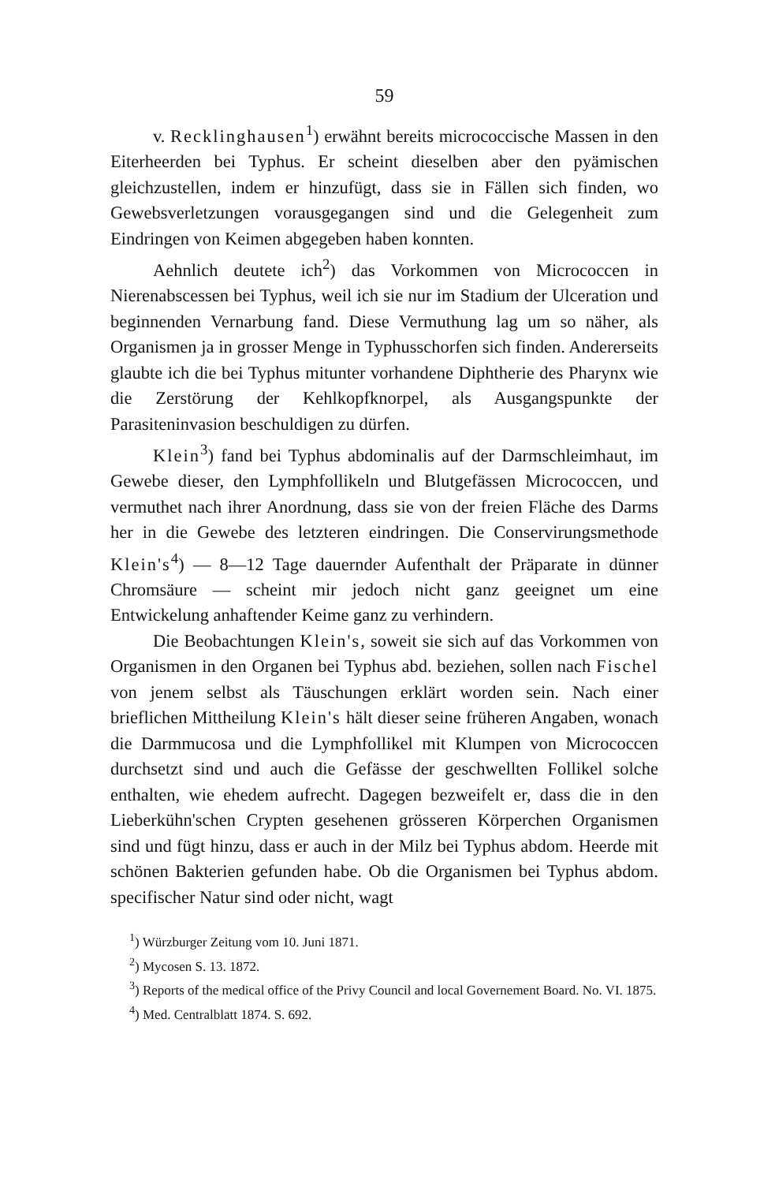59
v. Recklinghausen<sup>1</sup>) erwähnt bereits micrococcische Massen in den Eiterheerden bei Typhus. Er scheint dieselben aber den pyämischen gleichzustellen, indem er hinzufügt, dass sie in Fällen sich finden, wo Gewebsverletzungen vorausgegangen sind und die Gelegenheit zum Eindringen von Keimen abgegeben haben konnten.
Aehnlich deutete ich<sup>2</sup>) das Vorkommen von Micrococcen in Nierenabscessen bei Typhus, weil ich sie nur im Stadium der Ulceration und beginnenden Vernarbung fand. Diese Vermuthung lag um so näher, als Organismen ja in grosser Menge in Typhusschorfen sich finden. Andererseits glaubte ich die bei Typhus mitunter vorhandene Diphtherie des Pharynx wie die Zerstörung der Kehlkopfknorpel, als Ausgangspunkte der Parasiteninvasion beschuldigen zu dürfen.
Klein<sup>3</sup>) fand bei Typhus abdominalis auf der Darmschleimhaut, im Gewebe dieser, den Lymphfollikeln und Blutgefässen Micrococcen, und vermuthet nach ihrer Anordnung, dass sie von der freien Fläche des Darms her in die Gewebe des letzteren eindringen. Die Conservirungsmethode Klein's<sup>4</sup>) — 8—12 Tage dauernder Aufenthalt der Präparate in dünner Chromsäure — scheint mir jedoch nicht ganz geeignet um eine Entwickelung anhaftender Keime ganz zu verhindern.
Die Beobachtungen Klein's, soweit sie sich auf das Vorkommen von Organismen in den Organen bei Typhus abd. beziehen, sollen nach Fischel von jenem selbst als Täuschungen erklärt worden sein. Nach einer brieflichen Mittheilung Klein's hält dieser seine früheren Angaben, wonach die Darmmucosa und die Lymphfollikel mit Klumpen von Micrococcen durchsetzt sind und auch die Gefässe der geschwellten Follikel solche enthalten, wie ehedem aufrecht. Dagegen bezweifelt er, dass die in den Lieberkühn'schen Crypten gesehenen grösseren Körperchen Organismen sind und fügt hinzu, dass er auch in der Milz bei Typhus abdom. Heerde mit schönen Bakterien gefunden habe. Ob die Organismen bei Typhus abdom. specifischer Natur sind oder nicht, wagt
<sup>1</sup>) Würzburger Zeitung vom 10. Juni 1871.
<sup>2</sup>) Mycosen S. 13. 1872.
<sup>3</sup>) Reports of the medical office of the Privy Council and local Governement Board. No. VI. 1875.
<sup>4</sup>) Med. Centralblatt 1874. S. 692.